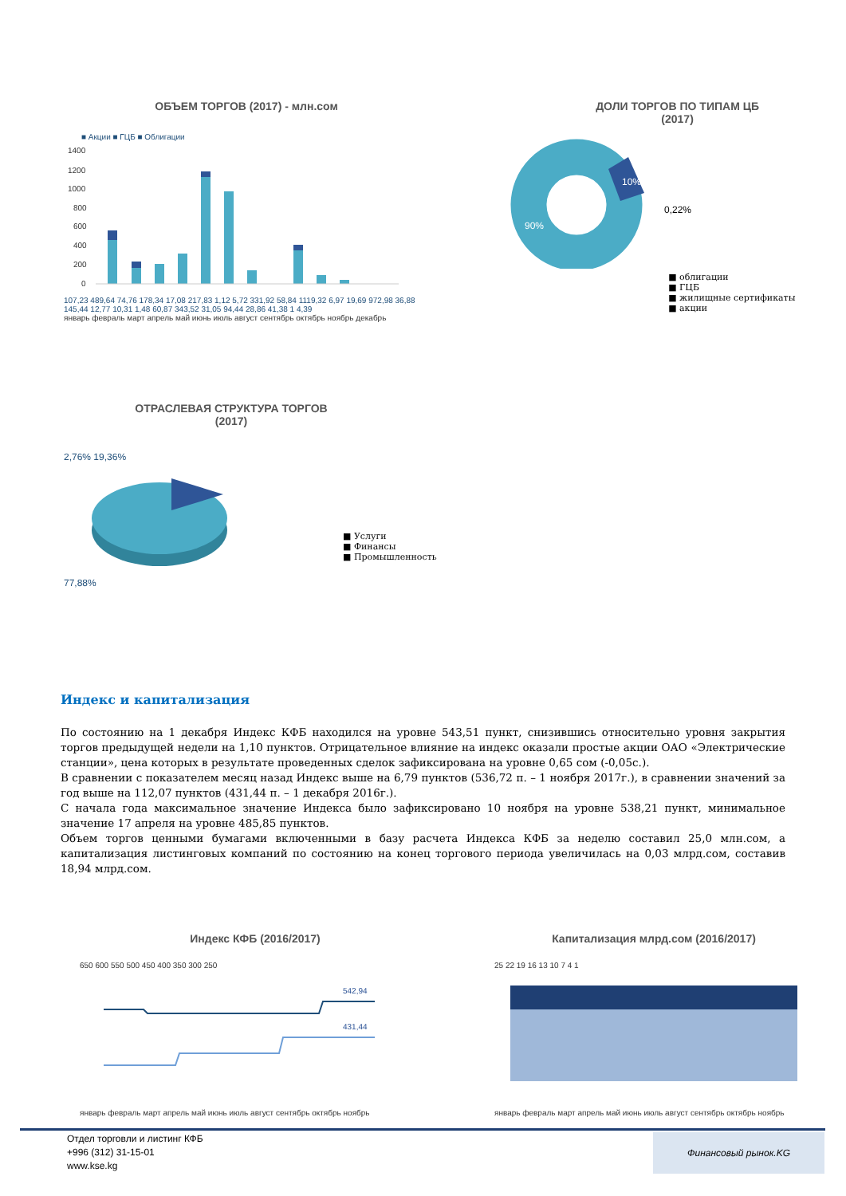ОБЪЕМ ТОРГОВ (2017) - млн.сом
■ Акции ■ ГЦБ ■ Облигации
1400
1200
1000
800
600
400
200
0
107,23 489,64 74,76 178,34 17,08 217,83 1,12 5,72 331,92 58,84 1119,32 6,97 19,69 972,98 36,88 145,44 12,77 10,31 1,48 60,87 343,52 31,05 94,44 28,86 41,38 1 4,39
январь февраль март апрель май июнь июль август сентябрь октябрь ноябрь декабрь
ДОЛИ ТОРГОВ ПО ТИПАМ ЦБ
(2017)
90%
10%
0,22%
■ облигации
■ ГЦБ
■ жилищные сертификаты
■ акции
ОТРАСЛЕВАЯ СТРУКТУРА ТОРГОВ
(2017)
2,76% 19,36%
77,88%
■ Услуги
■ Финансы
■ Промышленность
Индекс и капитализация
По состоянию на 1 декабря Индекс КФБ находился на уровне 543,51 пункт, снизившись относительно уровня закрытия торгов предыдущей недели на 1,10 пунктов. Отрицательное влияние на индекс оказали простые акции ОАО «Электрические станции», цена которых в результате проведенных сделок зафиксирована на уровне 0,65 сом (-0,05с.).
В сравнении с показателем месяц назад Индекс выше на 6,79 пунктов (536,72 п. – 1 ноября 2017г.), в сравнении значений за год выше на 112,07 пунктов (431,44 п. – 1 декабря 2016г.).
С начала года максимальное значение Индекса было зафиксировано 10 ноября на уровне 538,21 пункт, минимальное значение 17 апреля на уровне 485,85 пунктов.
Объем торгов ценными бумагами включенными в базу расчета Индекса КФБ за неделю составил 25,0 млн.сом, а капитализация листинговых компаний по состоянию на конец торгового периода увеличилась на 0,03 млрд.сом, составив 18,94 млрд.сом.
Индекс КФБ (2016/2017)
650 600 550 500 450 400 350 300 250
542,94
431,44
январь февраль март апрель май июнь июль август сентябрь октябрь ноябрь
Капитализация млрд.сом (2016/2017)
25 22 19 16 13 10 7 4 1
январь февраль март апрель май июнь июль август сентябрь октябрь ноябрь
Отдел торговли и листинг КФБ
+996 (312) 31-15-01
www.kse.kg
Финансовый рынок.KG